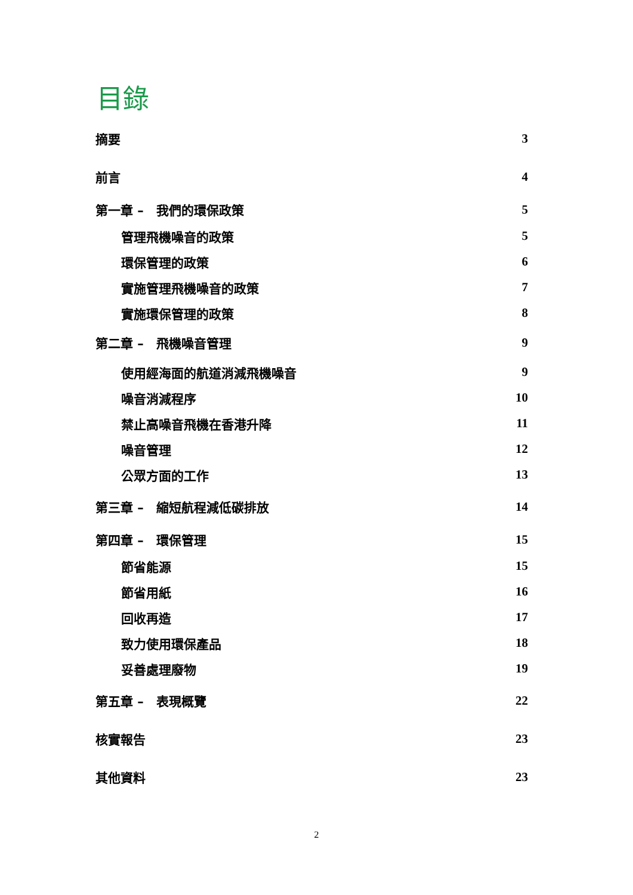目錄
摘要 3
前言 4
第一章 –　我們的環保政策 5
管理飛機噪音的政策 5
環保管理的政策 6
實施管理飛機噪音的政策 7
實施環保管理的政策 8
第二章 –　飛機噪音管理 9
使用經海面的航道消減飛機噪音 9
噪音消減程序 10
禁止高噪音飛機在香港升降 11
噪音管理 12
公眾方面的工作 13
第三章 –　縮短航程減低碳排放 14
第四章 –　環保管理 15
節省能源 15
節省用紙 16
回收再造 17
致力使用環保產品 18
妥善處理廢物 19
第五章 –　表現概覽 22
核實報告 23
其他資料 23
2